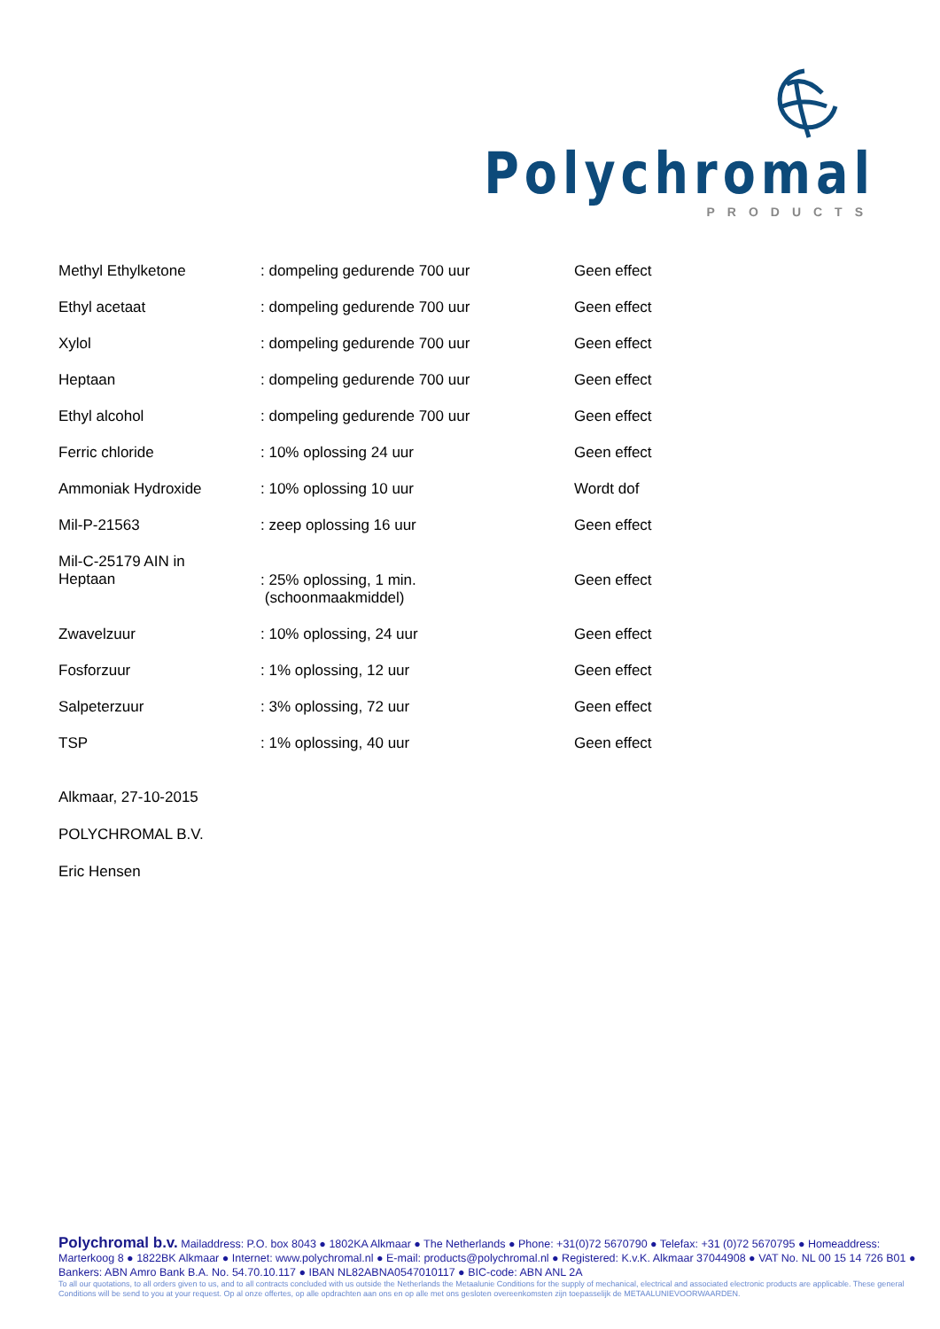Polychromal
PRODUCTS
| Methyl Ethylketone | : dompeling gedurende 700 uur | Geen effect |
| Ethyl acetaat | : dompeling gedurende 700 uur | Geen effect |
| Xylol | : dompeling gedurende 700 uur | Geen effect |
| Heptaan | : dompeling gedurende 700 uur | Geen effect |
| Ethyl alcohol | : dompeling gedurende 700 uur | Geen effect |
| Ferric chloride | : 10% oplossing 24 uur | Geen effect |
| Ammoniak Hydroxide | : 10% oplossing 10 uur | Wordt dof |
| Mil-P-21563 | : zeep oplossing 16 uur | Geen effect |
| Mil-C-25179 AIN in Heptaan | : 25% oplossing, 1 min. (schoonmaakmiddel) | Geen effect |
| Zwavelzuur | : 10% oplossing, 24 uur | Geen effect |
| Fosforzuur | : 1% oplossing, 12 uur | Geen effect |
| Salpeterzuur | : 3% oplossing, 72 uur | Geen effect |
| TSP | : 1% oplossing, 40 uur | Geen effect |
Alkmaar, 27-10-2015
POLYCHROMAL B.V.
Eric Hensen
Polychromal b.v. Mailaddress: P.O. box 8043 ● 1802KA Alkmaar ● The Netherlands ● Phone: +31(0)72 5670790 ● Telefax: +31 (0)72 5670795 ● Homeaddress: Marterkoog 8 ● 1822BK Alkmaar ● Internet: www.polychromal.nl ● E-mail: products@polychromal.nl ● Registered: K.v.K. Alkmaar 37044908 ● VAT No. NL 00 15 14 726 B01 ● Bankers: ABN Amro Bank B.A. No. 54.70.10.117 ● IBAN NL82ABNA0547010117 ● BIC-code: ABN ANL 2A
To all our quotations, to all orders given to us, and to all contracts concluded with us outside the Netherlands the Metaalunie Conditions for the supply of mechanical, electrical and associated electronic products are applicable. These general Conditions will be send to you at your request. Op al onze offertes, op alle opdrachten aan ons en op alle met ons gesloten overeenkomsten zijn toepasselijk de METAALUNIEVOORWAARDEN.